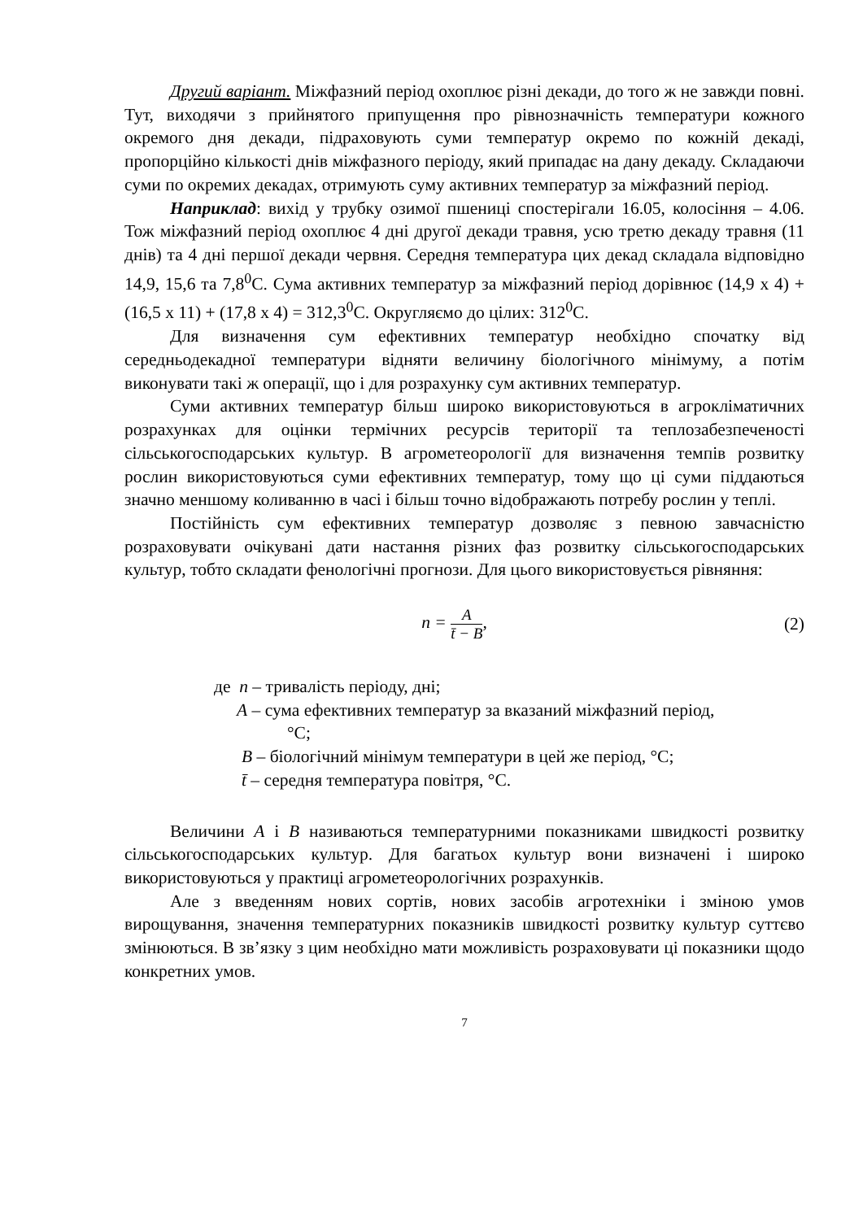Другий варіант. Міжфазний період охоплює різні декади, до того ж не завжди повні. Тут, виходячи з прийнятого припущення про рівнозначність температури кожного окремого дня декади, підраховують суми температур окремо по кожній декаді, пропорційно кількості днів міжфазного періоду, який припадає на дану декаду. Складаючи суми по окремих декадах, отримують суму активних температур за міжфазний період.
Наприклад: вихід у трубку озимої пшениці спостерігали 16.05, колосіння – 4.06. Тож міжфазний період охоплює 4 дні другої декади травня, усю третю декаду травня (11 днів) та 4 дні першої декади червня. Середня температура цих декад складала відповідно 14,9, 15,6 та 7,8<sup>0</sup>С. Сума активних температур за міжфазний період дорівнює (14,9 х 4) + (16,5 х 11) + (17,8 х 4) = 312,3<sup>0</sup>С. Округляємо до цілих: 312<sup>0</sup>С.
Для визначення сум ефективних температур необхідно спочатку від середньодекадної температури відняти величину біологічного мінімуму, а потім виконувати такі ж операції, що і для розрахунку сум активних температур.
Суми активних температур більш широко використовуються в агрокліматичних розрахунках для оцінки термічних ресурсів території та теплозабезпеченості сільськогосподарських культур. В агрометеорології для визначення темпів розвитку рослин використовуються суми ефективних температур, тому що ці суми піддаються значно меншому коливанню в часі і більш точно відображають потребу рослин у теплі.
Постійність сум ефективних температур дозволяє з певною завчасністю розраховувати очікувані дати настання різних фаз розвитку сільськогосподарських культур, тобто складати фенологічні прогнози. Для цього використовується рівняння:
n = A t̄ − B, (2)
де n – тривалість періоду, дні;
А – сума ефективних температур за вказаний міжфазний період,
°С;
В – біологічний мінімум температури в цей же період, °С;
t̄ – середня температура повітря, °С.
Величини А і В називаються температурними показниками швидкості розвитку сільськогосподарських культур. Для багатьох культур вони визначені і широко використовуються у практиці агрометеорологічних розрахунків.
Але з введенням нових сортів, нових засобів агротехніки і зміною умов вирощування, значення температурних показників швидкості розвитку культур суттєво змінюються. В зв’язку з цим необхідно мати можливість розраховувати ці показники щодо конкретних умов.
7